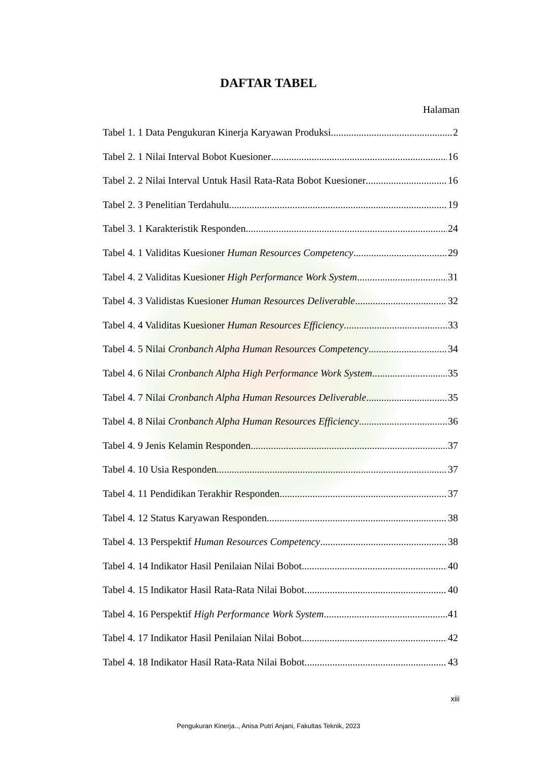DAFTAR TABEL
Halaman
Tabel 1. 1 Data Pengukuran Kinerja Karyawan Produksi 2
Tabel 2. 1 Nilai Interval Bobot Kuesioner 16
Tabel 2. 2 Nilai Interval Untuk Hasil Rata-Rata Bobot Kuesioner 16
Tabel 2. 3 Penelitian Terdahulu 19
Tabel 3. 1 Karakteristik Responden 24
Tabel 4. 1 Validitas Kuesioner Human Resources Competency 29
Tabel 4. 2 Validitas Kuesioner High Performance Work System 31
Tabel 4. 3 Validistas Kuesioner Human Resources Deliverable 32
Tabel 4. 4 Validitas Kuesioner Human Resources Efficiency 33
Tabel 4. 5 Nilai Cronbanch Alpha Human Resources Competency 34
Tabel 4. 6 Nilai Cronbanch Alpha High Performance Work System 35
Tabel 4. 7 Nilai Cronbanch Alpha Human Resources Deliverable 35
Tabel 4. 8 Nilai Cronbanch Alpha Human Resources Efficiency 36
Tabel 4. 9 Jenis Kelamin Responden 37
Tabel 4. 10 Usia Responden 37
Tabel 4. 11 Pendidikan Terakhir Responden 37
Tabel 4. 12 Status Karyawan Responden 38
Tabel 4. 13 Perspektif Human Resources Competency 38
Tabel 4. 14 Indikator Hasil Penilaian Nilai Bobot 40
Tabel 4. 15 Indikator Hasil Rata-Rata Nilai Bobot 40
Tabel 4. 16 Perspektif High Performance Work System 41
Tabel 4. 17 Indikator Hasil Penilaian Nilai Bobot 42
Tabel 4. 18 Indikator Hasil Rata-Rata Nilai Bobot 43
xiii
Pengukuran Kinerja.., Anisa Putri Anjani, Fakultas Teknik, 2023